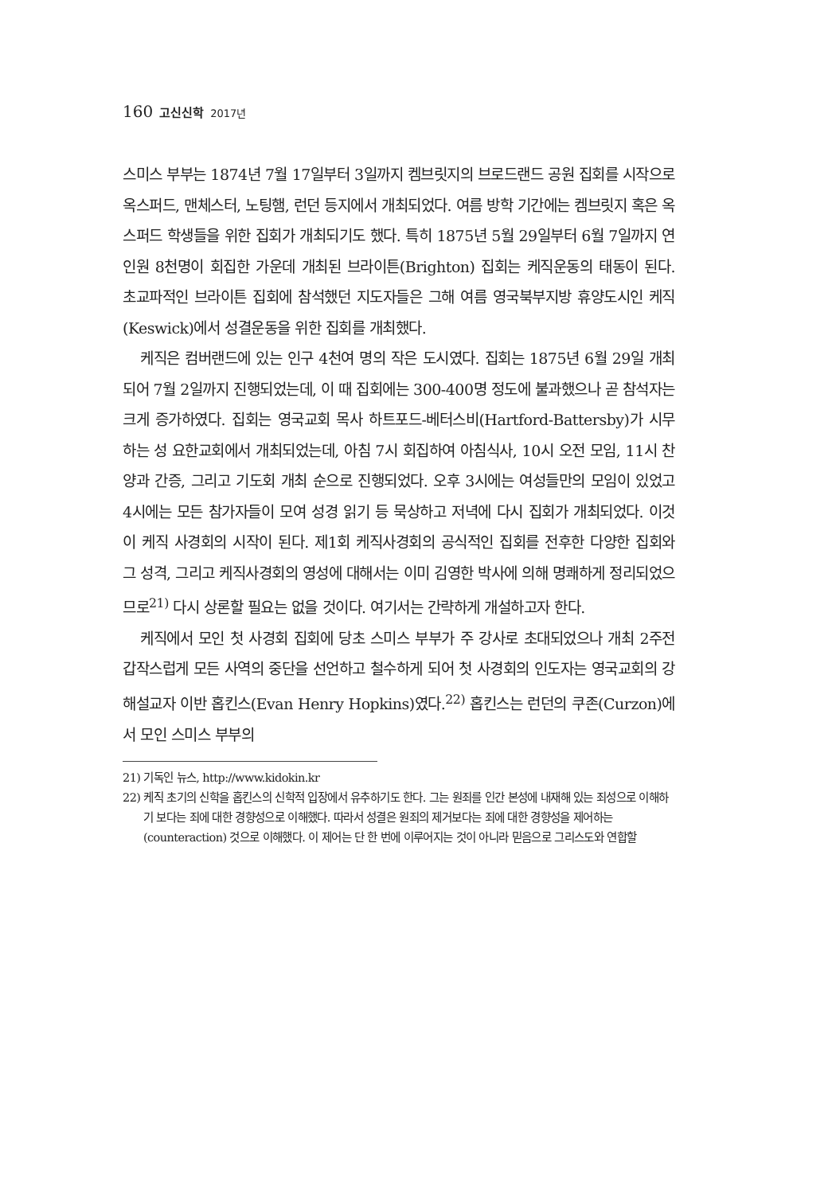160 고신신학 2017년
스미스 부부는 1874년 7월 17일부터 3일까지 켐브릿지의 브로드랜드 공원 집회를 시작으로 옥스퍼드, 맨체스터, 노팅햄, 런던 등지에서 개최되었다. 여름 방학 기간에는 켐브릿지 혹은 옥스퍼드 학생들을 위한 집회가 개최되기도 했다. 특히 1875년 5월 29일부터 6월 7일까지 연인원 8천명이 회집한 가운데 개최된 브라이튼(Brighton) 집회는 케직운동의 태동이 된다. 초교파적인 브라이튼 집회에 참석했던 지도자들은 그해 여름 영국북부지방 휴양도시인 케직(Keswick)에서 성결운동을 위한 집회를 개최했다.
케직은 컴버랜드에 있는 인구 4천여 명의 작은 도시였다. 집회는 1875년 6월 29일 개최되어 7월 2일까지 진행되었는데, 이 때 집회에는 300-400명 정도에 불과했으나 곧 참석자는 크게 증가하였다. 집회는 영국교회 목사 하트포드-베터스비(Hartford-Battersby)가 시무하는 성 요한교회에서 개최되었는데, 아침 7시 회집하여 아침식사, 10시 오전 모임, 11시 찬양과 간증, 그리고 기도회 개최 순으로 진행되었다. 오후 3시에는 여성들만의 모임이 있었고 4시에는 모든 참가자들이 모여 성경 읽기 등 묵상하고 저녁에 다시 집회가 개최되었다. 이것이 케직 사경회의 시작이 된다. 제1회 케직사경회의 공식적인 집회를 전후한 다양한 집회와 그 성격, 그리고 케직사경회의 영성에 대해서는 이미 김영한 박사에 의해 명쾌하게 정리되었으므로<sup>21)</sup> 다시 상론할 필요는 없을 것이다. 여기서는 간략하게 개설하고자 한다.
케직에서 모인 첫 사경회 집회에 당초 스미스 부부가 주 강사로 초대되었으나 개최 2주전 갑작스럽게 모든 사역의 중단을 선언하고 철수하게 되어 첫 사경회의 인도자는 영국교회의 강해설교자 이반 홉킨스(Evan Henry Hopkins)였다.<sup>22)</sup> 홉킨스는 런던의 쿠존(Curzon)에서 모인 스미스 부부의
21) 기독인 뉴스, http://www.kidokin.kr
22) 케직 초기의 신학을 홉킨스의 신학적 입장에서 유추하기도 한다. 그는 원죄를 인간 본성에 내재해 있는 죄성으로 이해하기 보다는 죄에 대한 경향성으로 이해했다. 따라서 성결은 원죄의 제거보다는 죄에 대한 경향성을 제어하는(counteraction) 것으로 이해했다. 이 제어는 단 한 번에 이루어지는 것이 아니라 믿음으로 그리스도와 연합할